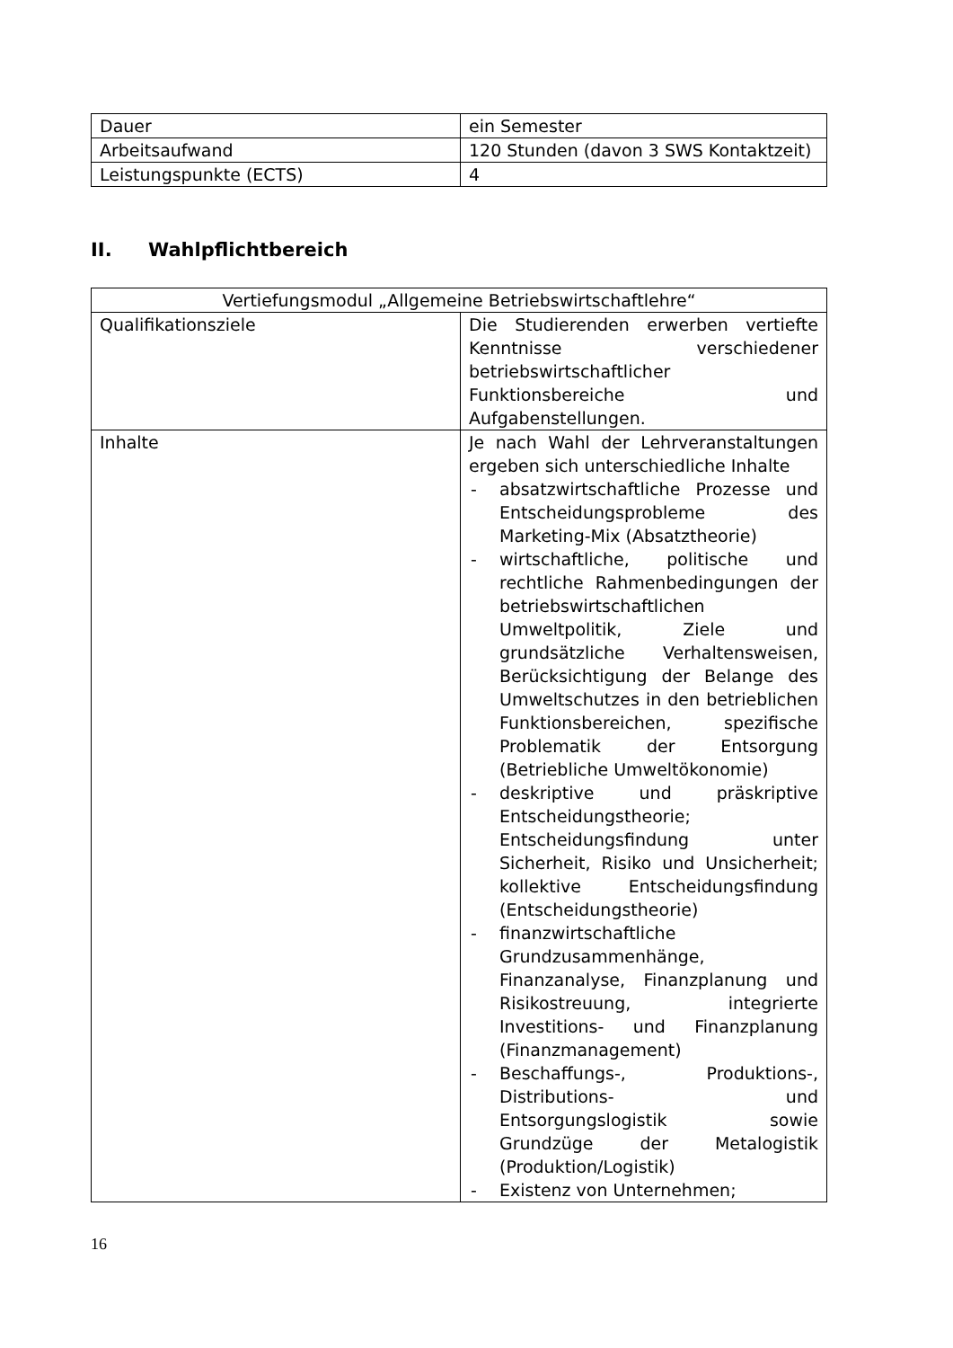| Dauer | ein Semester |
| Arbeitsaufwand | 120 Stunden (davon 3 SWS Kontaktzeit) |
| Leistungspunkte (ECTS) | 4 |
II. Wahlpflichtbereich
| Vertiefungsmodul „Allgemeine Betriebswirtschaftlehre“ | |
| Qualifikationsziele | Die Studierenden erwerben vertiefte Kenntnisse verschiedener betriebswirtschaftlicher Funktionsbereiche und Aufgabenstellungen. |
| Inhalte | Je nach Wahl der Lehrveranstaltungen ergeben sich unterschiedliche Inhalte - absatzwirtschaftliche Prozesse und Entscheidungsprobleme des Marketing-Mix (Absatztheorie) - wirtschaftliche, politische und rechtliche Rahmenbedingungen der betriebswirtschaftlichen Umweltpolitik, Ziele und grundsätzliche Verhaltensweisen, Berücksichtigung der Belange des Umweltschutzes in den betrieblichen Funktionsbereichen, spezifische Problematik der Entsorgung (Betriebliche Umweltökonomie) - deskriptive und präskriptive Entscheidungstheorie; Entscheidungsfindung unter Sicherheit, Risiko und Unsicherheit; kollektive Entscheidungsfindung (Entscheidungstheorie) - finanzwirtschaftliche Grundzusammenhänge, Finanzanalyse, Finanzplanung und Risikostreuung, integrierte Investitions- und Finanzplanung (Finanzmanagement) - Beschaffungs-, Produktions-, Distributions- und Entsorgungslogistik sowie Grundzüge der Metalogistik (Produktion/Logistik) - Existenz von Unternehmen; |
16